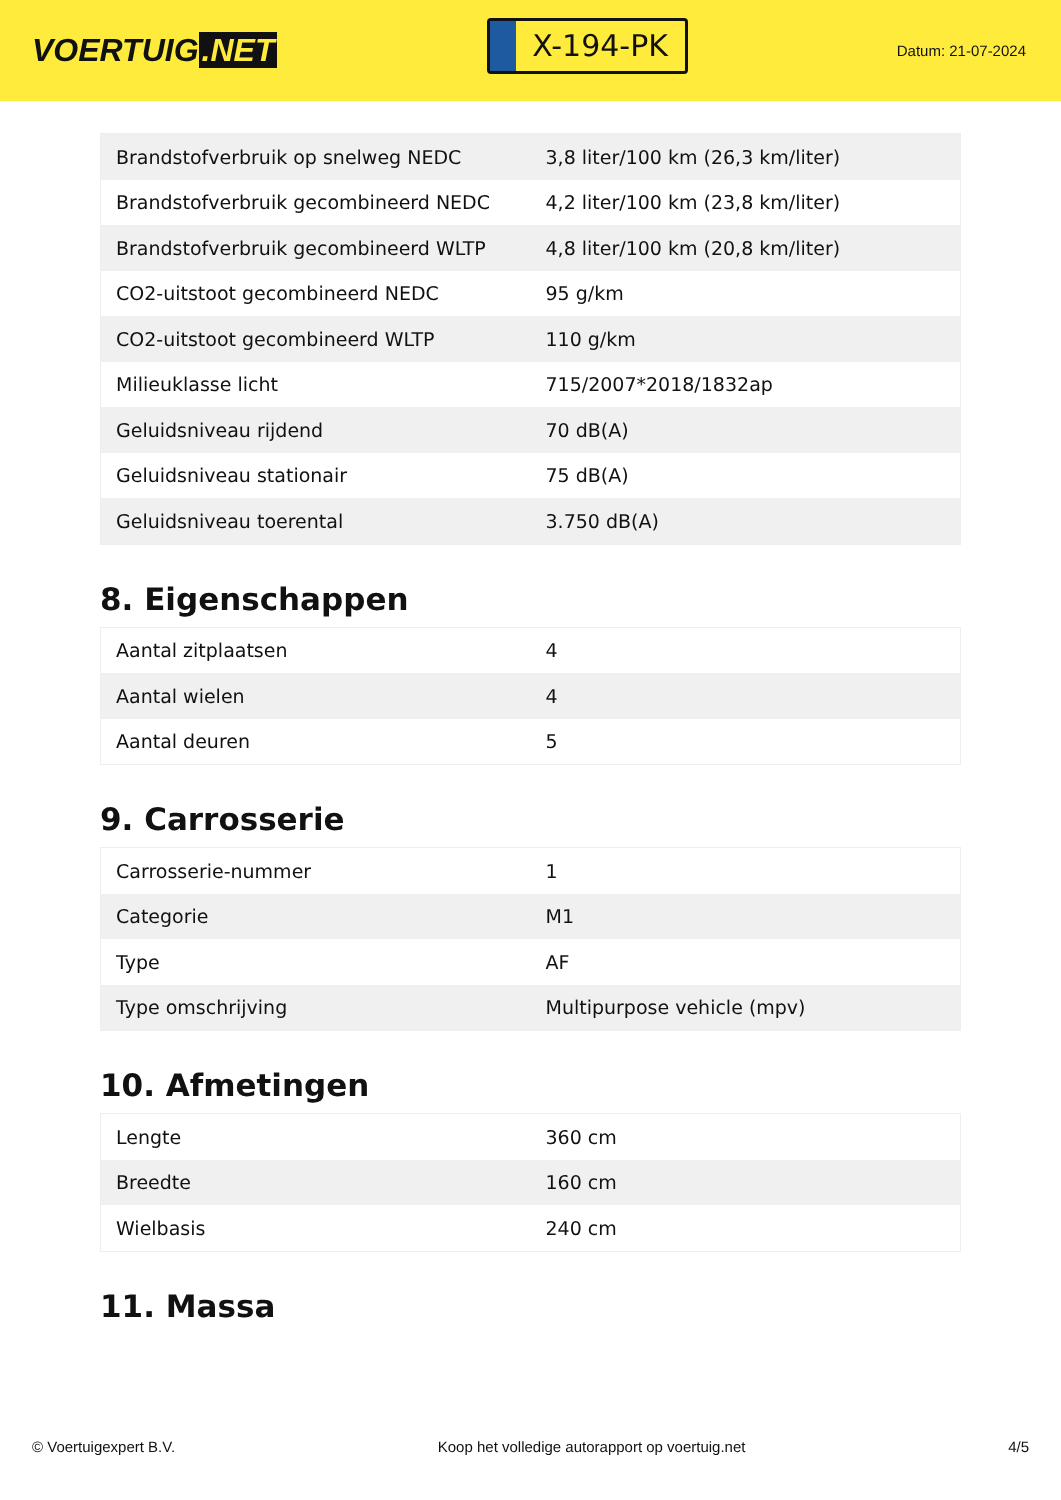VOERTUIG.NET
X-194-PK
Datum: 21-07-2024
| Brandstofverbruik op snelweg NEDC | 3,8 liter/100 km (26,3 km/liter) |
| Brandstofverbruik gecombineerd NEDC | 4,2 liter/100 km (23,8 km/liter) |
| Brandstofverbruik gecombineerd WLTP | 4,8 liter/100 km (20,8 km/liter) |
| CO2-uitstoot gecombineerd NEDC | 95 g/km |
| CO2-uitstoot gecombineerd WLTP | 110 g/km |
| Milieuklasse licht | 715/2007*2018/1832ap |
| Geluidsniveau rijdend | 70 dB(A) |
| Geluidsniveau stationair | 75 dB(A) |
| Geluidsniveau toerental | 3.750 dB(A) |
8. Eigenschappen
| Aantal zitplaatsen | 4 |
| Aantal wielen | 4 |
| Aantal deuren | 5 |
9. Carrosserie
| Carrosserie-nummer | 1 |
| Categorie | M1 |
| Type | AF |
| Type omschrijving | Multipurpose vehicle (mpv) |
10. Afmetingen
| Lengte | 360 cm |
| Breedte | 160 cm |
| Wielbasis | 240 cm |
11. Massa
© Voertuigexpert B.V. Koop het volledige autorapport op voertuig.net 4/5